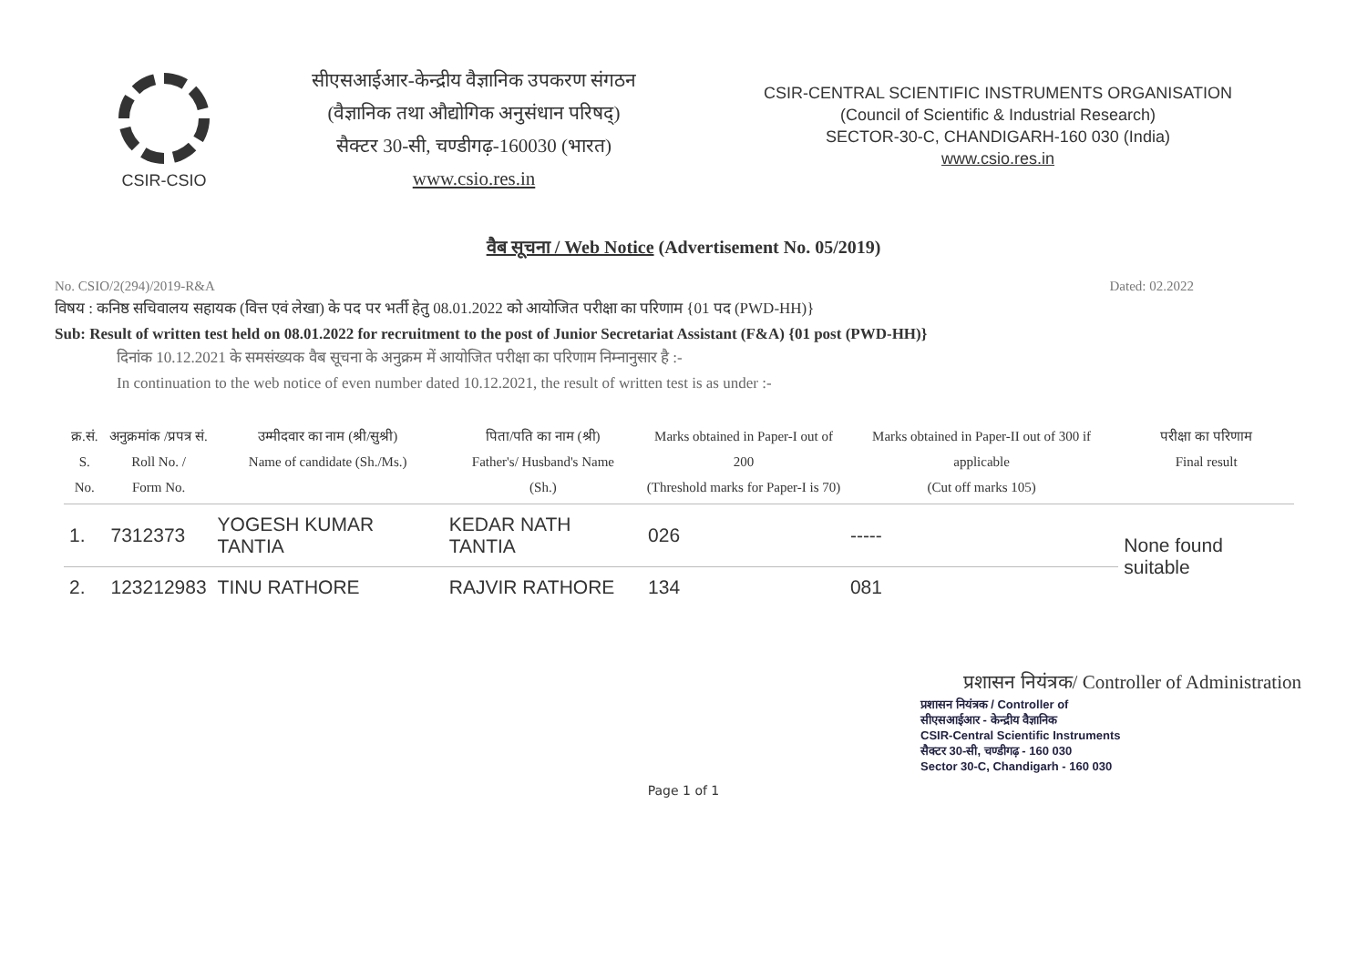CSIR-CSIO
सीएसआईआर-केन्द्रीय वैज्ञानिक उपकरण संगठन
(वैज्ञानिक तथा औद्योगिक अनुसंधान परिषद्)
सैक्टर 30-सी, चण्डीगढ़-160030 (भारत)
www.csio.res.in
CSIR-CENTRAL SCIENTIFIC INSTRUMENTS ORGANISATION
(Council of Scientific & Industrial Research)
SECTOR-30-C, CHANDIGARH-160 030 (India)
www.csio.res.in
वैब सूचना / Web Notice (Advertisement No. 05/2019)
No. CSIO/2(294)/2019-R&A Dated: 02.2022
विषय : कनिष्ठ सचिवालय सहायक (वित्त एवं लेखा) के पद पर भर्ती हेतु 08.01.2022 को आयोजित परीक्षा का परिणाम {01 पद (PWD-HH)}
Sub: Result of written test held on 08.01.2022 for recruitment to the post of Junior Secretariat Assistant (F&A) {01 post (PWD-HH)}
दिनांक 10.12.2021 के समसंख्यक वैब सूचना के अनुक्रम में आयोजित परीक्षा का परिणाम निम्नानुसार है :-
In continuation to the web notice of even number dated 10.12.2021, the result of written test is as under :-
| क्र.सं. S. No. | अनुक्रमांक /प्रपत्र सं. Roll No. / Form No. | उम्मीदवार का नाम (श्री/सुश्री) Name of candidate (Sh./Ms.) | पिता/पति का नाम (श्री) Father's/ Husband's Name (Sh.) | Marks obtained in Paper-I out of 200 (Threshold marks for Paper-I is 70) | Marks obtained in Paper-II out of 300 if applicable (Cut off marks 105) | परीक्षा का परिणाम Final result |
| --- | --- | --- | --- | --- | --- | --- |
| 1. | 7312373 | YOGESH KUMAR TANTIA | KEDAR NATH TANTIA | 026 | ----- | None found suitable |
| 2. | 123212983 | TINU RATHORE | RAJVIR RATHORE | 134 | 081 | |
प्रशासन नियंत्रक/ Controller of Administration
प्रशासन नियंत्रक / Controller of
सीएसआईआर - केन्द्रीय वैज्ञानिक
CSIR-Central Scientific Instruments
सैक्टर 30-सी, चण्डीगढ़ - 160 030
Sector 30-C, Chandigarh - 160 030
Page 1 of 1